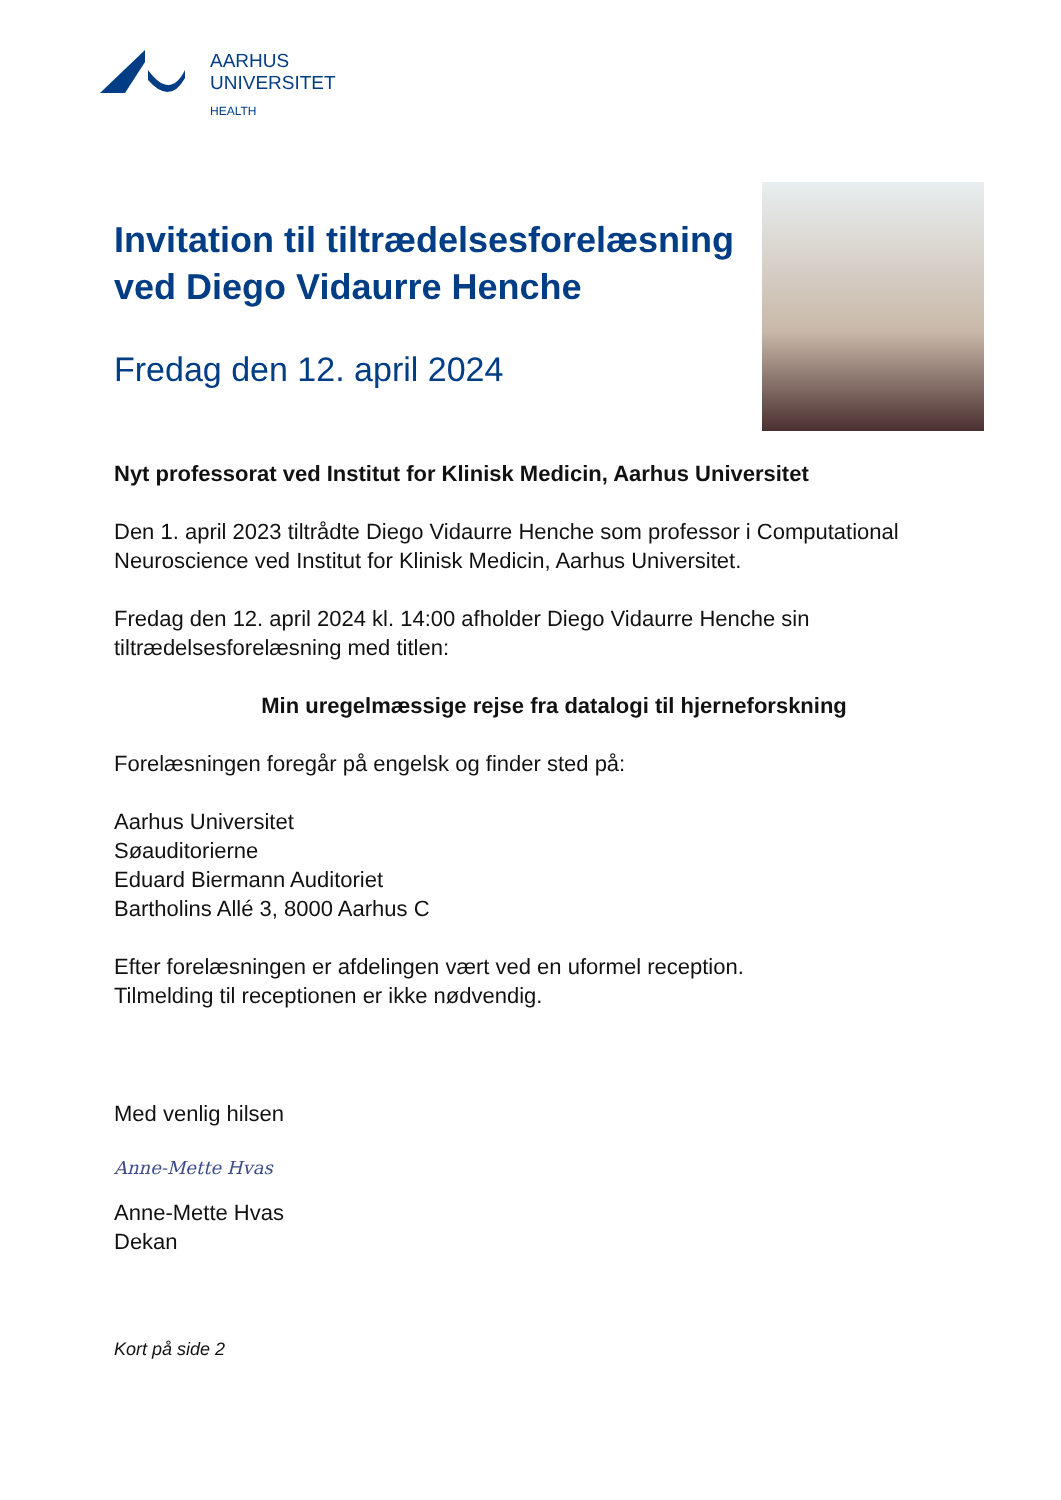AARHUS
UNIVERSITET
HEALTH
Invitation til tiltrædelsesforelæsning ved Diego Vidaurre Henche
Fredag den 12. april 2024
Nyt professorat ved Institut for Klinisk Medicin, Aarhus Universitet
Den 1. april 2023 tiltrådte Diego Vidaurre Henche som professor i Computational Neuroscience ved Institut for Klinisk Medicin, Aarhus Universitet.
Fredag den 12. april 2024 kl. 14:00 afholder Diego Vidaurre Henche sin tiltrædelsesforelæsning med titlen:
Min uregelmæssige rejse fra datalogi til hjerneforskning
Forelæsningen foregår på engelsk og finder sted på:
Aarhus Universitet
Søauditorierne
Eduard Biermann Auditoriet
Bartholins Allé 3, 8000 Aarhus C
Efter forelæsningen er afdelingen vært ved en uformel reception.
Tilmelding til receptionen er ikke nødvendig.
Med venlig hilsen
Anne-Mette Hvas
Anne-Mette Hvas
Dekan
Kort på side 2